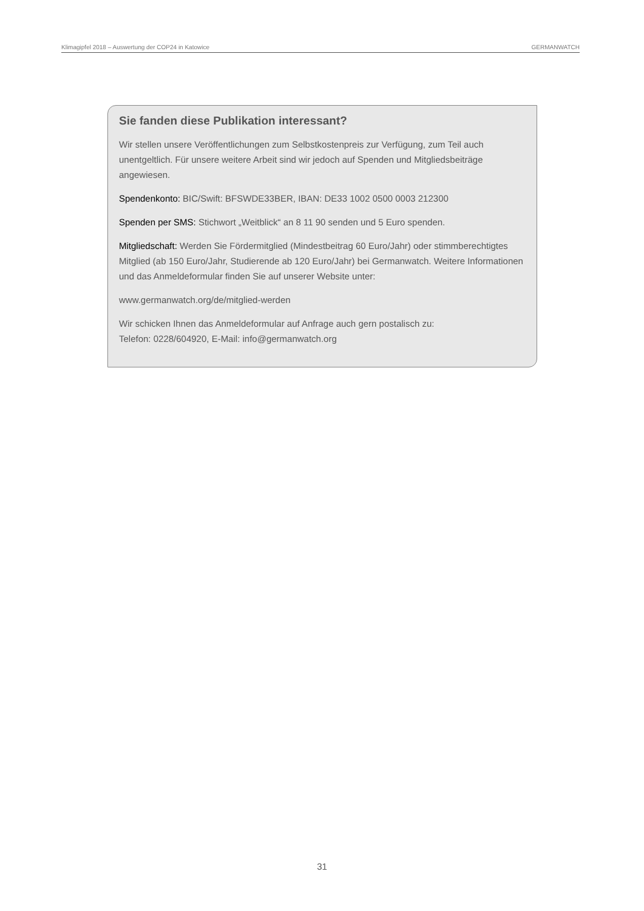Klimagipfel 2018 – Auswertung der COP24 in Katowice GERMANWATCH
Sie fanden diese Publikation interessant?
Wir stellen unsere Veröffentlichungen zum Selbstkostenpreis zur Verfügung, zum Teil auch unentgeltlich. Für unsere weitere Arbeit sind wir jedoch auf Spenden und Mitgliedsbeiträge angewiesen.
Spendenkonto: BIC/Swift: BFSWDE33BER, IBAN: DE33 1002 0500 0003 212300
Spenden per SMS: Stichwort „Weitblick“ an 8 11 90 senden und 5 Euro spenden.
Mitgliedschaft: Werden Sie Fördermitglied (Mindestbeitrag 60 Euro/Jahr) oder stimmberechtigtes Mitglied (ab 150 Euro/Jahr, Studierende ab 120 Euro/Jahr) bei Germanwatch. Weitere Informationen und das Anmeldeformular finden Sie auf unserer Website unter:
www.germanwatch.org/de/mitglied-werden
Wir schicken Ihnen das Anmeldeformular auf Anfrage auch gern postalisch zu:
Telefon: 0228/604920, E-Mail: info@germanwatch.org
31